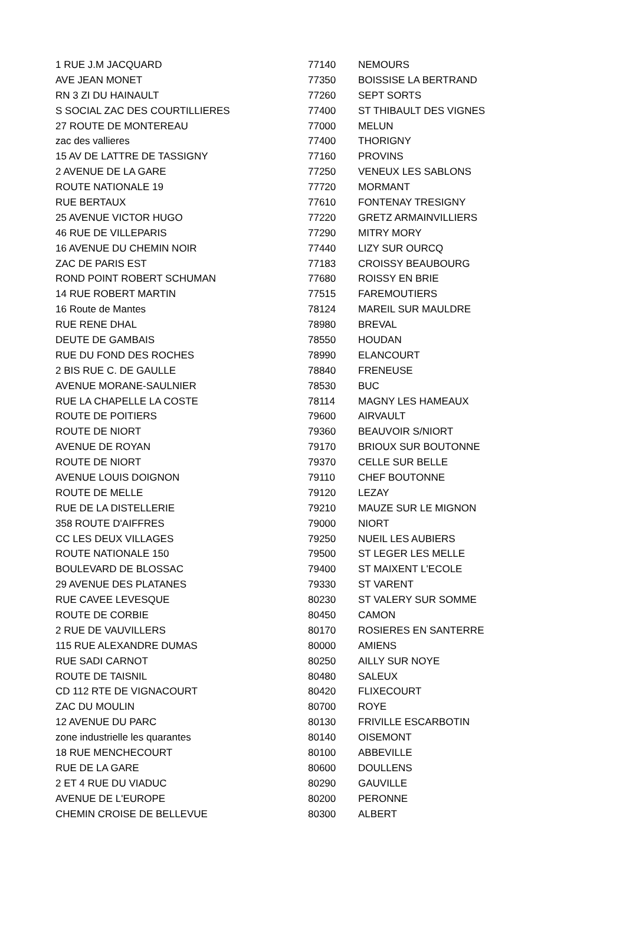| 1 RUE J.M JACQUARD | 77140 | NEMOURS |
| AVE JEAN MONET | 77350 | BOISSISE LA BERTRAND |
| RN 3 ZI DU HAINAULT | 77260 | SEPT SORTS |
| S SOCIAL ZAC DES COURTILLIERES | 77400 | ST THIBAULT DES VIGNES |
| 27 ROUTE DE MONTEREAU | 77000 | MELUN |
| zac des vallieres | 77400 | THORIGNY |
| 15 AV DE LATTRE DE TASSIGNY | 77160 | PROVINS |
| 2 AVENUE DE LA GARE | 77250 | VENEUX LES SABLONS |
| ROUTE NATIONALE 19 | 77720 | MORMANT |
| RUE BERTAUX | 77610 | FONTENAY TRESIGNY |
| 25 AVENUE VICTOR HUGO | 77220 | GRETZ ARMAINVILLIERS |
| 46 RUE DE VILLEPARIS | 77290 | MITRY MORY |
| 16 AVENUE DU CHEMIN NOIR | 77440 | LIZY SUR OURCQ |
| ZAC DE PARIS EST | 77183 | CROISSY BEAUBOURG |
| ROND POINT ROBERT SCHUMAN | 77680 | ROISSY EN BRIE |
| 14 RUE ROBERT MARTIN | 77515 | FAREMOUTIERS |
| 16 Route de Mantes | 78124 | MAREIL SUR MAULDRE |
| RUE RENE DHAL | 78980 | BREVAL |
| DEUTE DE GAMBAIS | 78550 | HOUDAN |
| RUE DU FOND DES ROCHES | 78990 | ELANCOURT |
| 2 BIS RUE C. DE GAULLE | 78840 | FRENEUSE |
| AVENUE MORANE-SAULNIER | 78530 | BUC |
| RUE LA CHAPELLE LA COSTE | 78114 | MAGNY LES HAMEAUX |
| ROUTE DE POITIERS | 79600 | AIRVAULT |
| ROUTE DE NIORT | 79360 | BEAUVOIR S/NIORT |
| AVENUE DE ROYAN | 79170 | BRIOUX SUR BOUTONNE |
| ROUTE DE NIORT | 79370 | CELLE SUR BELLE |
| AVENUE LOUIS DOIGNON | 79110 | CHEF BOUTONNE |
| ROUTE DE MELLE | 79120 | LEZAY |
| RUE DE LA DISTELLERIE | 79210 | MAUZE SUR LE MIGNON |
| 358 ROUTE D'AIFFRES | 79000 | NIORT |
| CC LES DEUX VILLAGES | 79250 | NUEIL LES AUBIERS |
| ROUTE NATIONALE 150 | 79500 | ST LEGER LES MELLE |
| BOULEVARD DE BLOSSAC | 79400 | ST MAIXENT L'ECOLE |
| 29 AVENUE DES PLATANES | 79330 | ST VARENT |
| RUE CAVEE LEVESQUE | 80230 | ST VALERY SUR SOMME |
| ROUTE DE CORBIE | 80450 | CAMON |
| 2 RUE DE VAUVILLERS | 80170 | ROSIERES EN SANTERRE |
| 115 RUE ALEXANDRE DUMAS | 80000 | AMIENS |
| RUE SADI CARNOT | 80250 | AILLY SUR NOYE |
| ROUTE DE TAISNIL | 80480 | SALEUX |
| CD 112 RTE DE VIGNACOURT | 80420 | FLIXECOURT |
| ZAC DU MOULIN | 80700 | ROYE |
| 12 AVENUE DU PARC | 80130 | FRIVILLE ESCARBOTIN |
| zone industrielle les quarantes | 80140 | OISEMONT |
| 18 RUE MENCHECOURT | 80100 | ABBEVILLE |
| RUE DE LA GARE | 80600 | DOULLENS |
| 2 ET 4 RUE DU VIADUC | 80290 | GAUVILLE |
| AVENUE DE L'EUROPE | 80200 | PERONNE |
| CHEMIN CROISE DE BELLEVUE | 80300 | ALBERT |